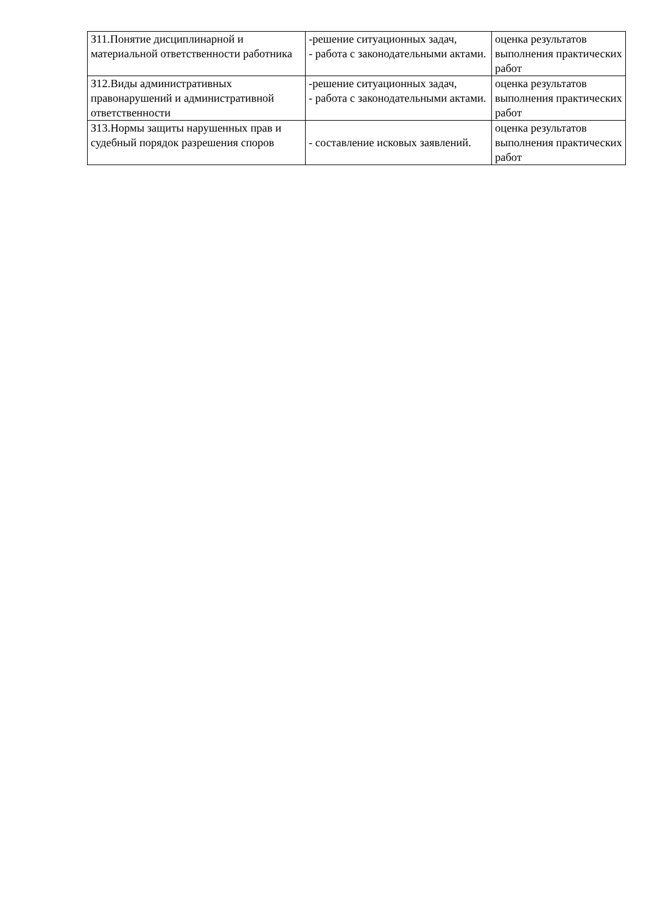| З11.Понятие дисциплинарной и материальной ответственности работника | -решение ситуационных задач, - работа с законодательными актами. | оценка результатов выполнения практических работ |
| З12.Виды административных правонарушений и административной ответственности | -решение ситуационных задач, - работа с законодательными актами. | оценка результатов выполнения практических работ |
| З13.Нормы защиты нарушенных прав и судебный порядок разрешения споров | - составление исковых заявлений. | оценка результатов выполнения практических работ |